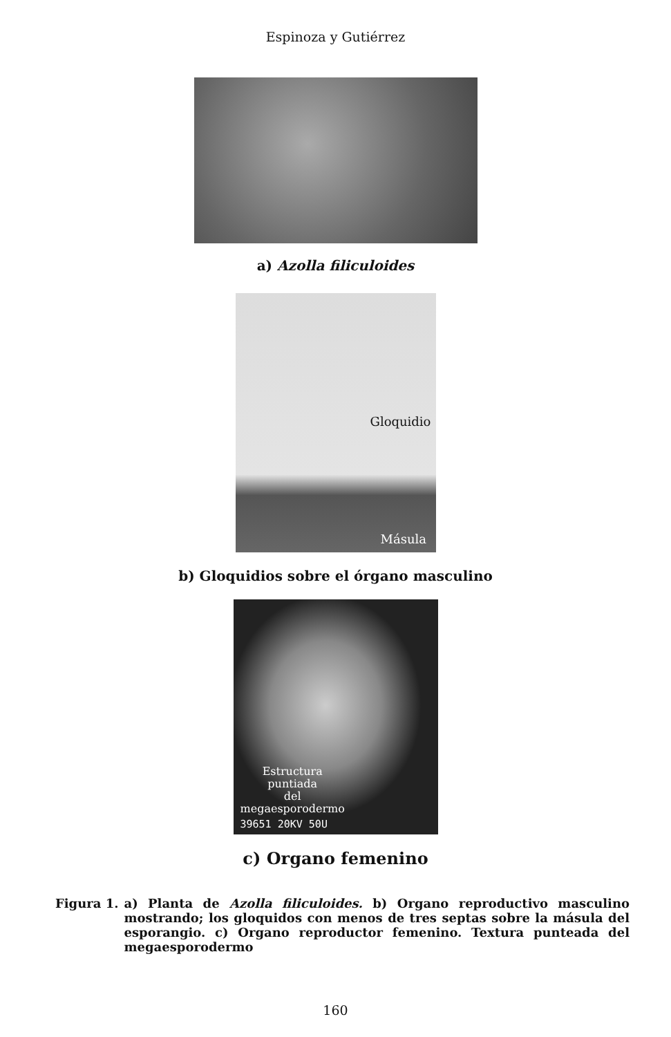Espinoza y Gutiérrez
a) Azolla filiculoides
Gloquidio
Másula
b) Gloquidios sobre el órgano masculino
Estructura
puntiada
del
megaesporodermo
39651 20KV 50U
c) Organo femenino
Figura 1. a) Planta de Azolla filiculoides. b) Organo reproductivo masculino mostrando; los gloquidos con menos de tres septas sobre la másula del esporangio. c) Organo reproductor femenino. Textura punteada del megaesporodermo
160